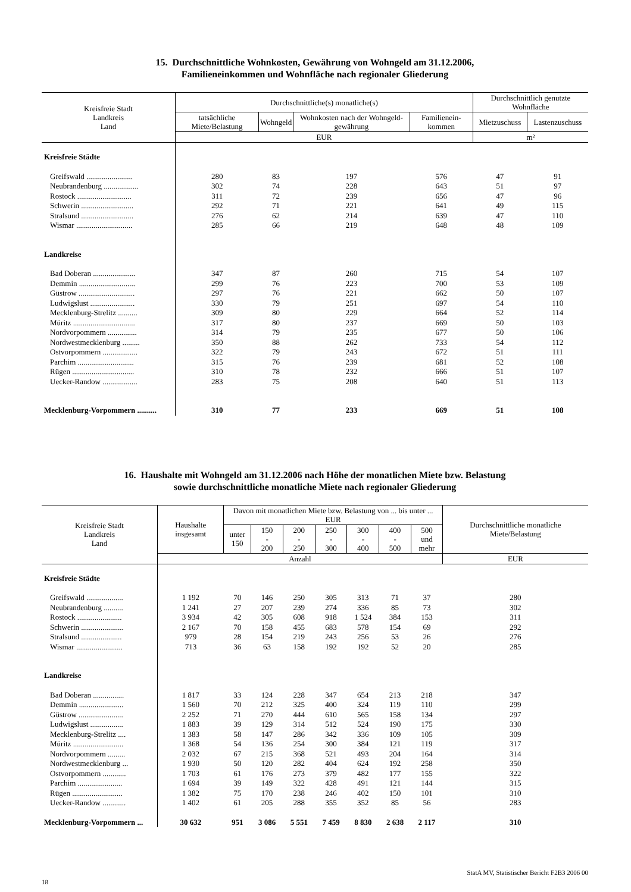15. Durchschnittliche Wohnkosten, Gewährung von Wohngeld am 31.12.2006,
Familieneinkommen und Wohnfläche nach regionaler Gliederung
| Kreisfreie Stadt Landkreis Land | Durchschnittliche(s) monatliche(s) | | | | Durchschnittlich genutzte Wohnfläche | |
| --- | --- | --- | --- | --- | --- | --- |
| | tatsächliche Miete/Belastung | Wohngeld | Wohnkosten nach der Wohngeld-gewährung | Familienein-kommen | Mietzuschuss | Lastenzuschuss |
| | EUR | | | | m² | |
| Kreisfreie Städte | | | | | | |
| Greifswald ........................ | 280 | 83 | 197 | 576 | 47 | 91 |
| Neubrandenburg .................. | 302 | 74 | 228 | 643 | 51 | 97 |
| Rostock ............................ | 311 | 72 | 239 | 656 | 47 | 96 |
| Schwerin ........................... | 292 | 71 | 221 | 641 | 49 | 115 |
| Stralsund ........................... | 276 | 62 | 214 | 639 | 47 | 110 |
| Wismar ............................. | 285 | 66 | 219 | 648 | 48 | 109 |
| Landkreise | | | | | | |
| Bad Doberan ...................... | 347 | 87 | 260 | 715 | 54 | 107 |
| Demmin ............................. | 299 | 76 | 223 | 700 | 53 | 109 |
| Güstrow ............................. | 297 | 76 | 221 | 662 | 50 | 107 |
| Ludwigslust ....................... | 330 | 79 | 251 | 697 | 54 | 110 |
| Mecklenburg-Strelitz .......... | 309 | 80 | 229 | 664 | 52 | 114 |
| Müritz ................................ | 317 | 80 | 237 | 669 | 50 | 103 |
| Nordvorpommern ............... | 314 | 79 | 235 | 677 | 50 | 106 |
| Nordwestmecklenburg ......... | 350 | 88 | 262 | 733 | 54 | 112 |
| Ostvorpommern .................. | 322 | 79 | 243 | 672 | 51 | 111 |
| Parchim ............................. | 315 | 76 | 239 | 681 | 52 | 108 |
| Rügen ................................ | 310 | 78 | 232 | 666 | 51 | 107 |
| Uecker-Randow .................. | 283 | 75 | 208 | 640 | 51 | 113 |
| Mecklenburg-Vorpommern .......... | 310 | 77 | 233 | 669 | 51 | 108 |
16. Haushalte mit Wohngeld am 31.12.2006 nach Höhe der monatlichen Miete bzw. Belastung
sowie durchschnittliche monatliche Miete nach regionaler Gliederung
| Kreisfreie Stadt Landkreis Land | Haushalte insgesamt | Davon mit monatlichen Miete bzw. Belastung von ... bis unter ... EUR | | | | | | | Durchschnittliche monatliche Miete/Belastung |
| --- | --- | --- | --- | --- | --- | --- | --- | --- | --- |
| | | unter 150 | 150 - 200 | 200 - 250 | 250 - 300 | 300 - 400 | 400 - 500 | 500 und mehr | |
| | Anzahl | | | | | | | | EUR |
| Kreisfreie Städte | | | | | | | | | |
| Greifswald ................... | 1 192 | 70 | 146 | 250 | 305 | 313 | 71 | 37 | 280 |
| Neubrandenburg .......... | 1 241 | 27 | 207 | 239 | 274 | 336 | 85 | 73 | 302 |
| Rostock ....................... | 3 934 | 42 | 305 | 608 | 918 | 1 524 | 384 | 153 | 311 |
| Schwerin ...................... | 2 167 | 70 | 158 | 455 | 683 | 578 | 154 | 69 | 292 |
| Stralsund ..................... | 979 | 28 | 154 | 219 | 243 | 256 | 53 | 26 | 276 |
| Wismar ........................ | 713 | 36 | 63 | 158 | 192 | 192 | 52 | 20 | 285 |
| Landkreise | | | | | | | | | |
| Bad Doberan ................ | 1 817 | 33 | 124 | 228 | 347 | 654 | 213 | 218 | 347 |
| Demmin ....................... | 1 560 | 70 | 212 | 325 | 400 | 324 | 119 | 110 | 299 |
| Güstrow ....................... | 2 252 | 71 | 270 | 444 | 610 | 565 | 158 | 134 | 297 |
| Ludwigslust ................. | 1 883 | 39 | 129 | 314 | 512 | 524 | 190 | 175 | 330 |
| Mecklenburg-Strelitz .... | 1 383 | 58 | 147 | 286 | 342 | 336 | 109 | 105 | 309 |
| Müritz .......................... | 1 368 | 54 | 136 | 254 | 300 | 384 | 121 | 119 | 317 |
| Nordvorpommern ......... | 2 032 | 67 | 215 | 368 | 521 | 493 | 204 | 164 | 314 |
| Nordwestmecklenburg ... | 1 930 | 50 | 120 | 282 | 404 | 624 | 192 | 258 | 350 |
| Ostvorpommern ............ | 1 703 | 61 | 176 | 273 | 379 | 482 | 177 | 155 | 322 |
| Parchim ....................... | 1 694 | 39 | 149 | 322 | 428 | 491 | 121 | 144 | 315 |
| Rügen .......................... | 1 382 | 75 | 170 | 238 | 246 | 402 | 150 | 101 | 310 |
| Uecker-Randow ............ | 1 402 | 61 | 205 | 288 | 355 | 352 | 85 | 56 | 283 |
| Mecklenburg-Vorpommern ... | 30 632 | 951 | 3 086 | 5 551 | 7 459 | 8 830 | 2 638 | 2 117 | 310 |
18 StatA MV, Statistischer Bericht F2B3 2006 00